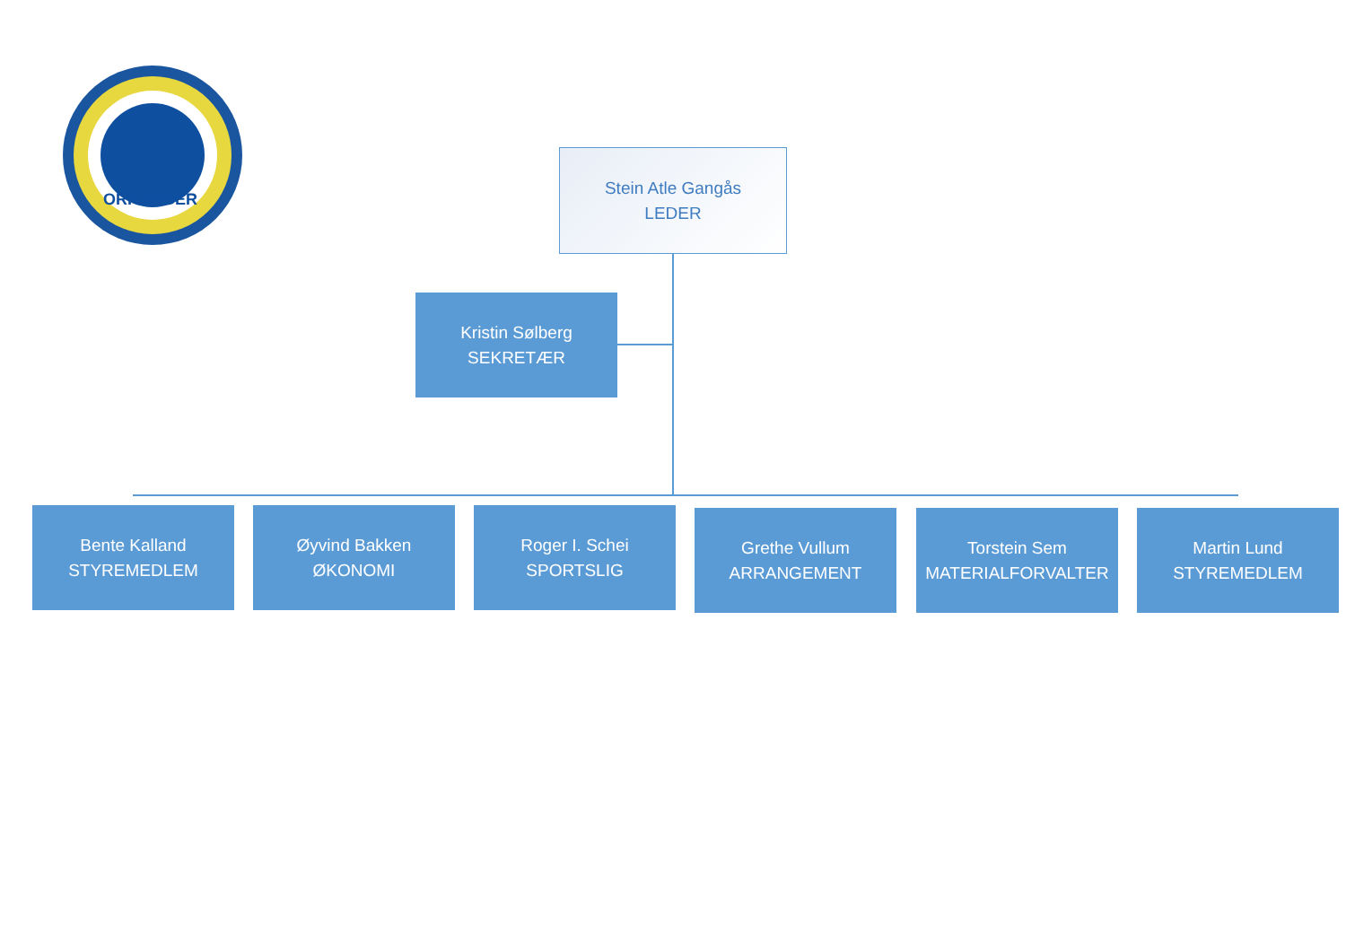ORKANGER
Stein Atle Gangås
LEDER
Kristin Sølberg
SEKRETÆR
Bente Kalland
STYREMEDLEM
Øyvind Bakken
ØKONOMI
Roger I. Schei
SPORTSLIG
Grethe Vullum
ARRANGEMENT
Torstein Sem
MATERIALFORVALTER
Martin Lund
STYREMEDLEM